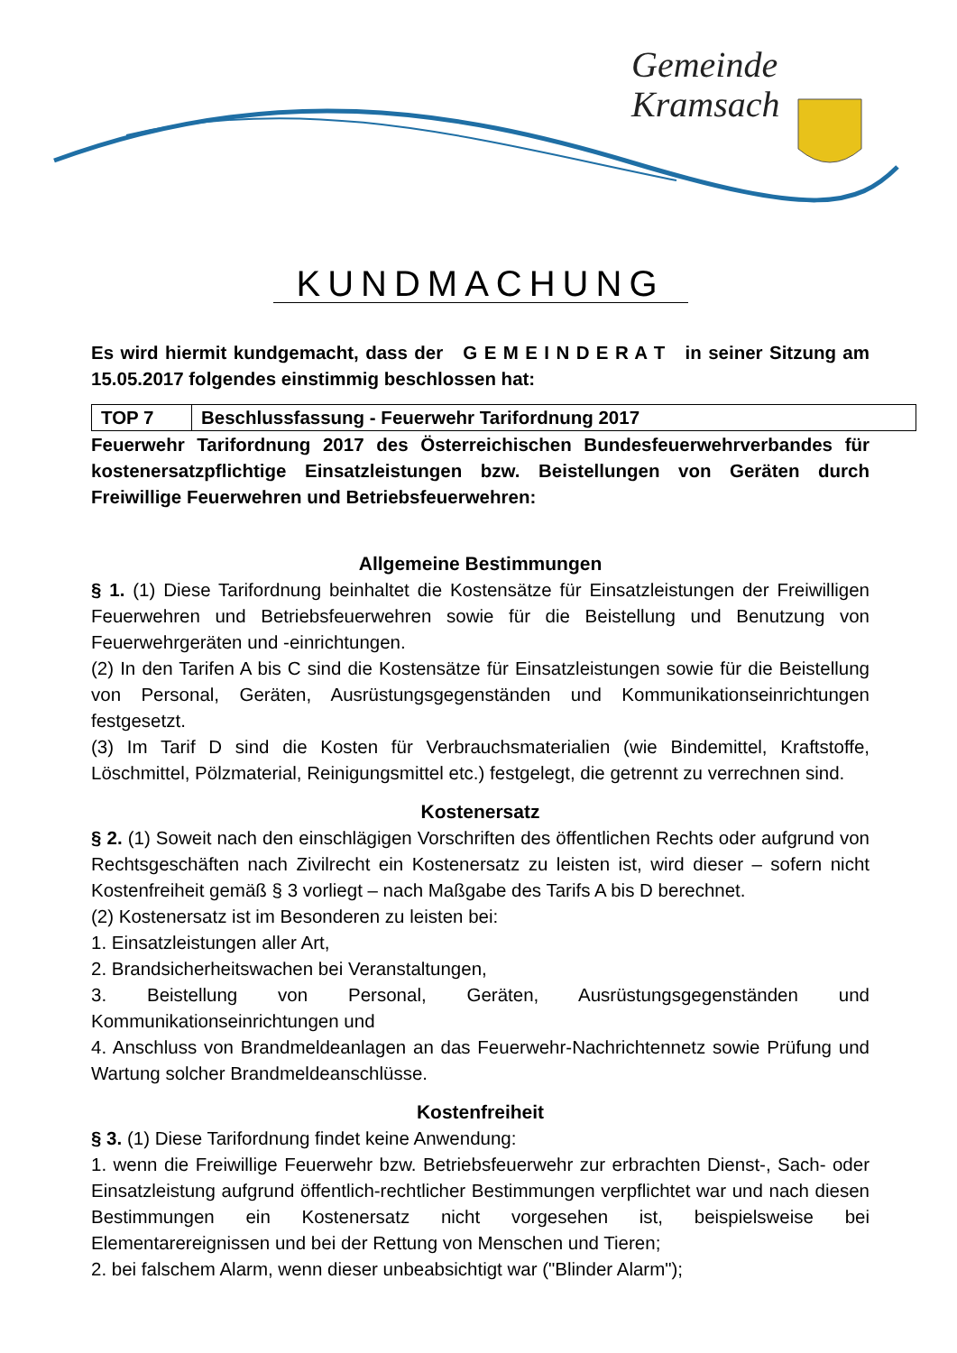Gemeinde
Kramsach
KUNDMACHUNG
Es wird hiermit kundgemacht, dass der G E M E I N D E R A T in seiner Sitzung am 15.05.2017 folgendes einstimmig beschlossen hat:
| TOP 7 | Beschlussfassung - Feuerwehr Tarifordnung 2017 |
Feuerwehr Tarifordnung 2017 des Österreichischen Bundesfeuerwehrverbandes für kostenersatzpflichtige Einsatzleistungen bzw. Beistellungen von Geräten durch Freiwillige Feuerwehren und Betriebsfeuerwehren:
Allgemeine Bestimmungen
§ 1. (1) Diese Tarifordnung beinhaltet die Kostensätze für Einsatzleistungen der Freiwilligen Feuerwehren und Betriebsfeuerwehren sowie für die Beistellung und Benutzung von Feuerwehrgeräten und -einrichtungen.
(2) In den Tarifen A bis C sind die Kostensätze für Einsatzleistungen sowie für die Beistellung von Personal, Geräten, Ausrüstungsgegenständen und Kommunikationseinrichtungen festgesetzt.
(3) Im Tarif D sind die Kosten für Verbrauchsmaterialien (wie Bindemittel, Kraftstoffe, Löschmittel, Pölzmaterial, Reinigungsmittel etc.) festgelegt, die getrennt zu verrechnen sind.
Kostenersatz
§ 2. (1) Soweit nach den einschlägigen Vorschriften des öffentlichen Rechts oder aufgrund von Rechtsgeschäften nach Zivilrecht ein Kostenersatz zu leisten ist, wird dieser – sofern nicht Kostenfreiheit gemäß § 3 vorliegt – nach Maßgabe des Tarifs A bis D berechnet.
(2) Kostenersatz ist im Besonderen zu leisten bei:
1. Einsatzleistungen aller Art,
2. Brandsicherheitswachen bei Veranstaltungen,
3. Beistellung von Personal, Geräten, Ausrüstungsgegenständen und Kommunikationseinrichtungen und
4. Anschluss von Brandmeldeanlagen an das Feuerwehr-Nachrichtennetz sowie Prüfung und Wartung solcher Brandmeldeanschlüsse.
Kostenfreiheit
§ 3. (1) Diese Tarifordnung findet keine Anwendung:
1. wenn die Freiwillige Feuerwehr bzw. Betriebsfeuerwehr zur erbrachten Dienst-, Sach- oder Einsatzleistung aufgrund öffentlich-rechtlicher Bestimmungen verpflichtet war und nach diesen Bestimmungen ein Kostenersatz nicht vorgesehen ist, beispielsweise bei Elementarereignissen und bei der Rettung von Menschen und Tieren;
2. bei falschem Alarm, wenn dieser unbeabsichtigt war ("Blinder Alarm");